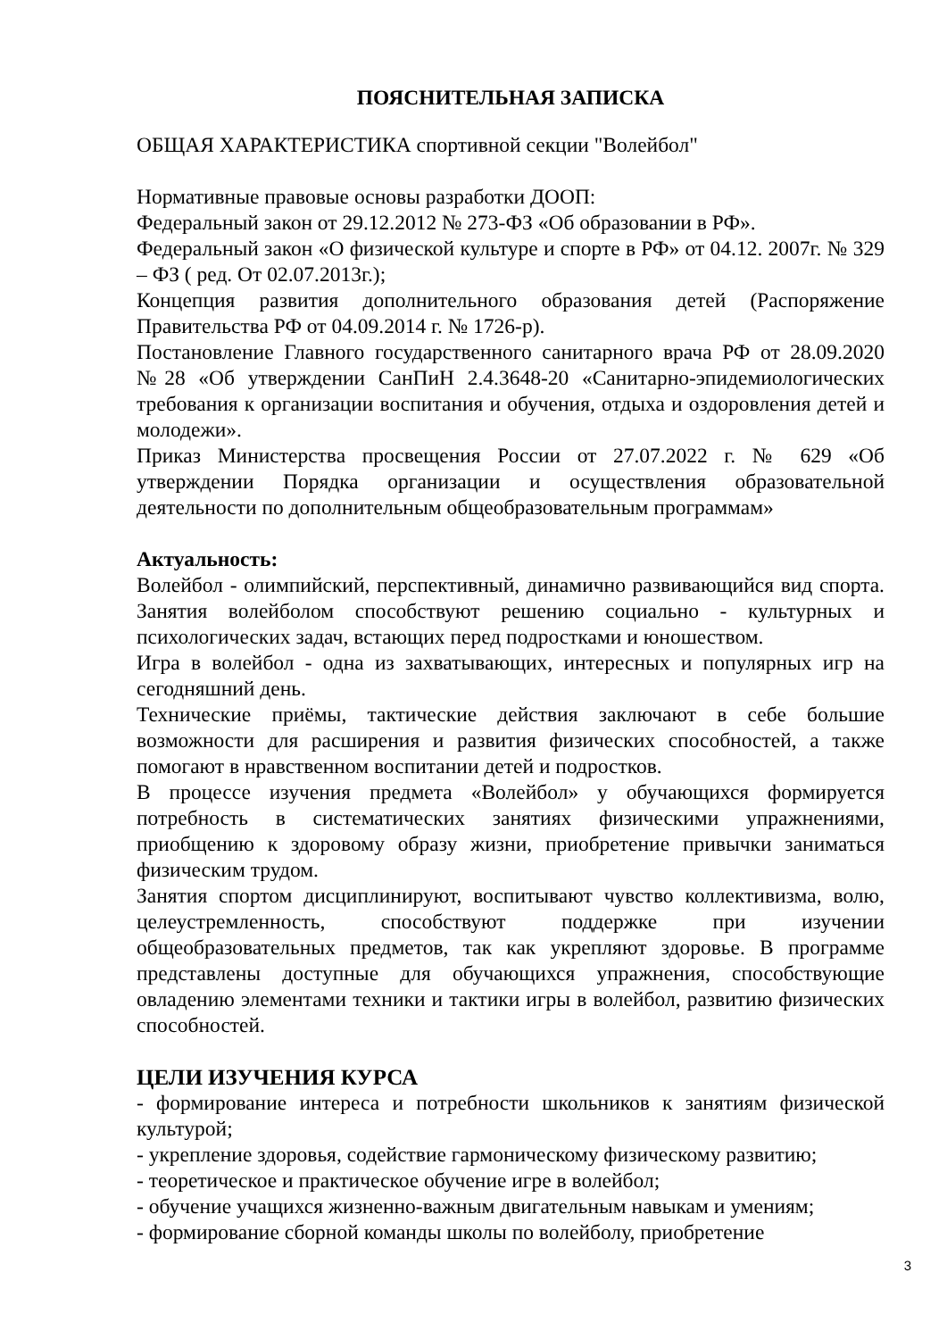ПОЯСНИТЕЛЬНАЯ ЗАПИСКА
ОБЩАЯ ХАРАКТЕРИСТИКА спортивной секции "Волейбол"
Нормативные правовые основы разработки ДООП:
Федеральный закон от 29.12.2012 № 273-ФЗ «Об образовании в РФ».
Федеральный закон «О физической культуре и спорте в РФ» от 04.12. 2007г. № 329 – ФЗ ( ред. От 02.07.2013г.);
Концепция развития дополнительного образования детей (Распоряжение Правительства РФ от 04.09.2014 г. № 1726-р).
Постановление Главного государственного санитарного врача РФ от 28.09.2020 №28 «Об утверждении СанПиН 2.4.3648-20 «Санитарно-эпидемиологических требования к организации воспитания и обучения, отдыха и оздоровления детей и молодежи».
Приказ Министерства просвещения России от 27.07.2022 г. № 629 «Об утверждении Порядка организации и осуществления образовательной деятельности по дополнительным общеобразовательным программам»
Актуальность:
Волейбол - олимпийский, перспективный, динамично развивающийся вид спорта. Занятия волейболом способствуют решению социально - культурных и психологических задач, встающих перед подростками и юношеством.
Игра в волейбол - одна из захватывающих, интересных и популярных игр на сегодняшний день.
Технические приёмы, тактические действия заключают в себе большие возможности для расширения и развития физических способностей, а также помогают в нравственном воспитании детей и подростков.
В процессе изучения предмета «Волейбол» у обучающихся формируется потребность в систематических занятиях физическими упражнениями, приобщению к здоровому образу жизни, приобретение привычки заниматься физическим трудом.
Занятия спортом дисциплинируют, воспитывают чувство коллективизма, волю, целеустремленность, способствуют поддержке при изучении общеобразовательных предметов, так как укрепляют здоровье. В программе представлены доступные для обучающихся упражнения, способствующие овладению элементами техники и тактики игры в волейбол, развитию физических способностей.
ЦЕЛИ ИЗУЧЕНИЯ КУРСА
- формирование интереса и потребности школьников к занятиям физической культурой;
- укрепление здоровья, содействие гармоническому физическому развитию;
- теоретическое и практическое обучение игре в волейбол;
- обучение учащихся жизненно-важным двигательным навыкам и умениям;
- формирование сборной команды школы по волейболу, приобретение
3